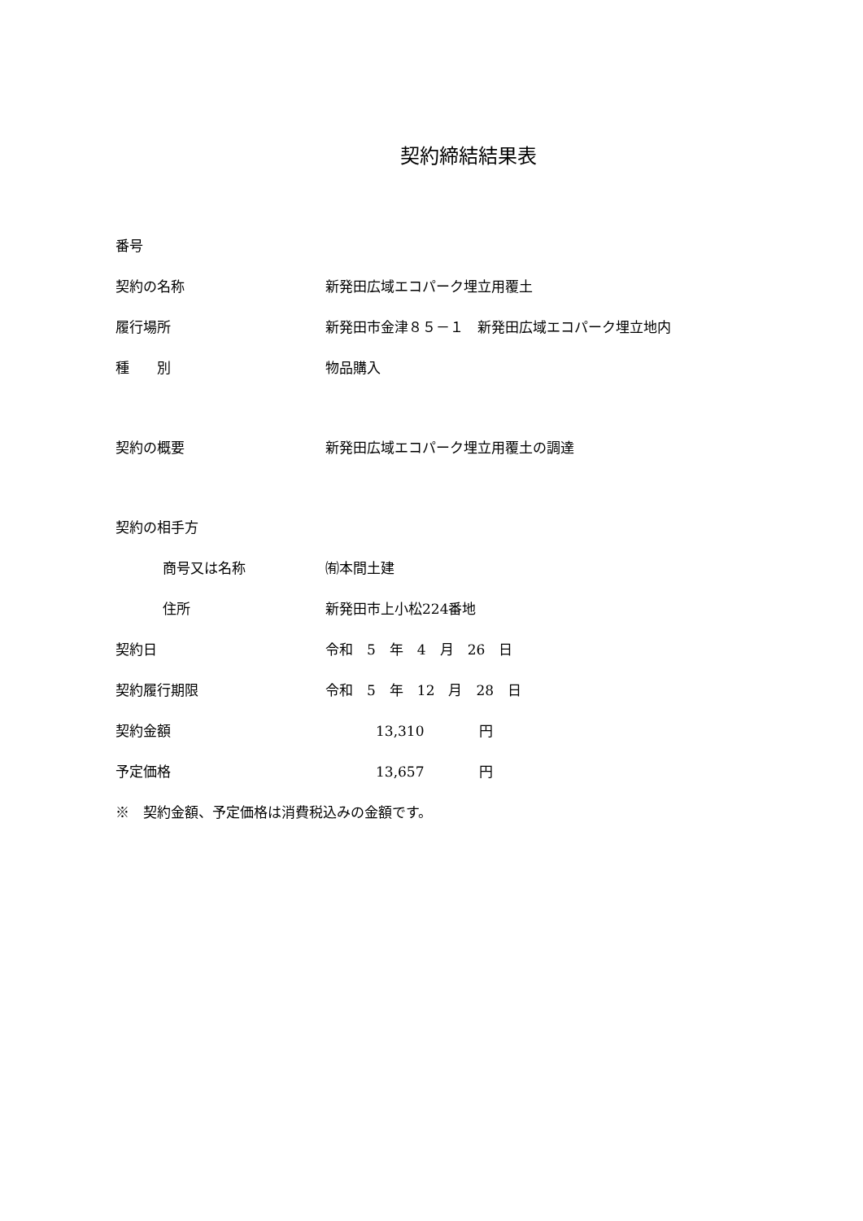契約締結結果表
番号
契約の名称 新発田広域エコパーク埋立用覆土
履行場所
新発田市金津８５－１　新発田広域エコパーク埋立地内
種　　別 物品購入
契約の概要 新発田広域エコパーク埋立用覆土の調達
契約の相手方
商号又は名称 ㈲本間土建
住所 新発田市上小松224番地
契約日 令和　5　年　4　月　26　日
契約履行期限 令和　5　年　12　月　28　日
契約金額 13,310　　　　円
予定価格 13,657　　　　円
※　契約金額、予定価格は消費税込みの金額です。